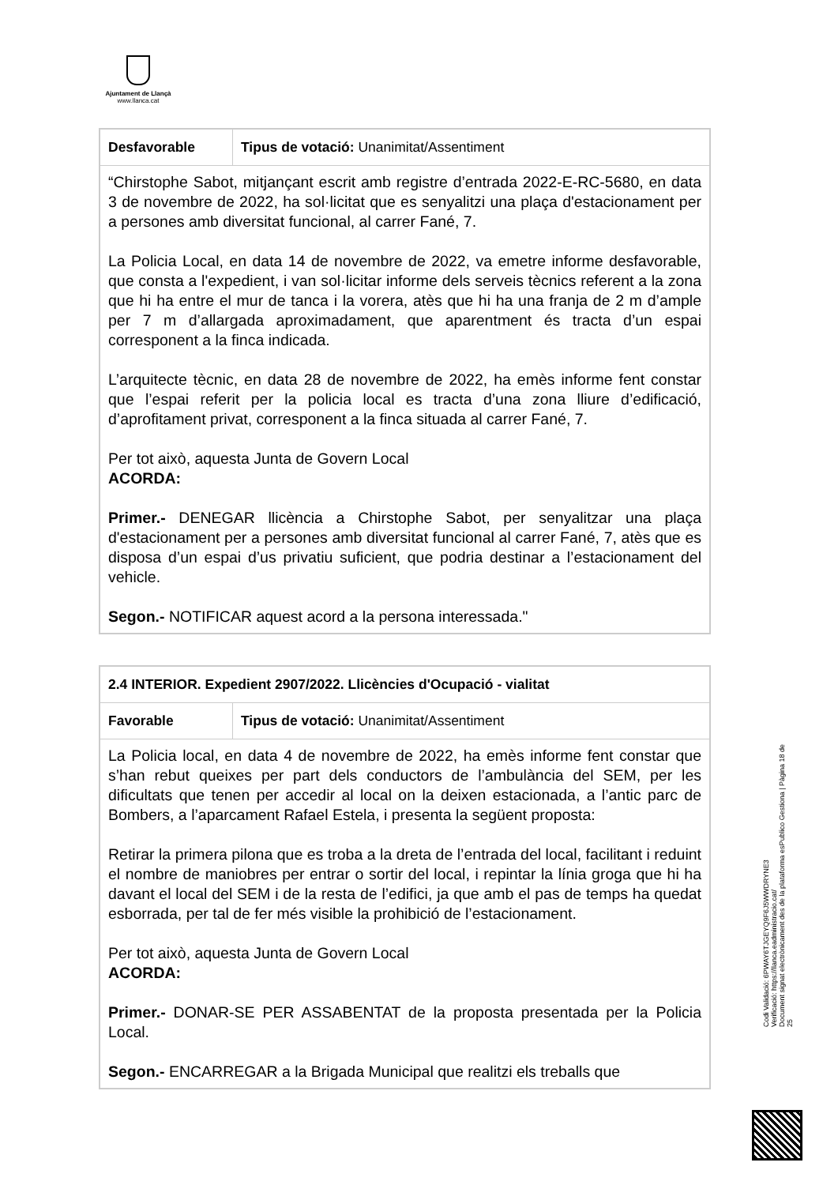Ajuntament de Llançà
www.llanca.cat
| Desfavorable | Tipus de votació: Unanimitat/Assentiment |
“Chirstophe Sabot, mitjançant escrit amb registre d’entrada 2022-E-RC-5680, en data 3 de novembre de 2022, ha sol·licitat que es senyalitzi una plaça d'estacionament per a persones amb diversitat funcional, al carrer Fané, 7.
La Policia Local, en data 14 de novembre de 2022, va emetre informe desfavorable, que consta a l'expedient, i van sol·licitar informe dels serveis tècnics referent a la zona que hi ha entre el mur de tanca i la vorera, atès que hi ha una franja de 2 m d’ample per 7 m d’allargada aproximadament, que aparentment és tracta d’un espai corresponent a la finca indicada.
L’arquitecte tècnic, en data 28 de novembre de 2022, ha emès informe fent constar que l’espai referit per la policia local es tracta d’una zona lliure d’edificació, d’aprofitament privat, corresponent a la finca situada al carrer Fané, 7.
Per tot això, aquesta Junta de Govern Local
ACORDA:
Primer.- DENEGAR llicència a Chirstophe Sabot, per senyalitzar una plaça d'estacionament per a persones amb diversitat funcional al carrer Fané, 7, atès que es disposa d’un espai d’us privatiu suficient, que podria destinar a l’estacionament del vehicle.
Segon.- NOTIFICAR aquest acord a la persona interessada."
| 2.4 INTERIOR. Expedient 2907/2022. Llicències d'Ocupació - vialitat | |
| Favorable | Tipus de votació: Unanimitat/Assentiment |
La Policia local, en data 4 de novembre de 2022, ha emès informe fent constar que s’han rebut queixes per part dels conductors de l’ambulància del SEM, per les dificultats que tenen per accedir al local on la deixen estacionada, a l’antic parc de Bombers, a l’aparcament Rafael Estela, i presenta la següent proposta:
Retirar la primera pilona que es troba a la dreta de l’entrada del local, facilitant i reduint el nombre de maniobres per entrar o sortir del local, i repintar la línia groga que hi ha davant el local del SEM i de la resta de l’edifici, ja que amb el pas de temps ha quedat esborrada, per tal de fer més visible la prohibició de l’estacionament.
Per tot això, aquesta Junta de Govern Local
ACORDA:
Primer.- DONAR-SE PER ASSABENTAT de la proposta presentada per la Policia Local.
Segon.- ENCARREGAR a la Brigada Municipal que realitzi els treballs que
Codi Validació: 6PWAY6TJGEYQ9F6J5WWDRYNE3
Verificació: https://llanca.eadministracio.cat/
Document signat electrònicament des de la plataforma esPublico Gestiona | Pàgina 18 de 25